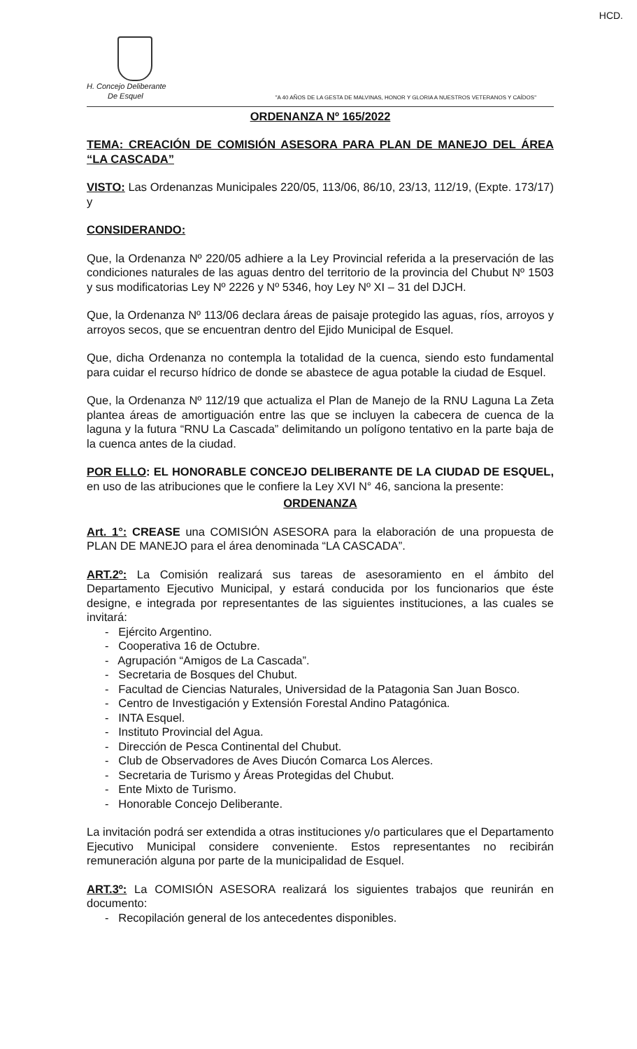HCD.
H. Concejo Deliberante
De Esquel "A 40 AÑOS DE LA GESTA DE MALVINAS, HONOR Y GLORIA A NUESTROS VETERANOS Y CAÍDOS"
ORDENANZA Nº 165/2022
TEMA: CREACIÓN DE COMISIÓN ASESORA PARA PLAN DE MANEJO DEL ÁREA “LA CASCADA”
VISTO: Las Ordenanzas Municipales 220/05, 113/06, 86/10, 23/13, 112/19, (Expte. 173/17) y
CONSIDERANDO:
Que, la Ordenanza Nº 220/05 adhiere a la Ley Provincial referida a la preservación de las condiciones naturales de las aguas dentro del territorio de la provincia del Chubut Nº 1503 y sus modificatorias Ley Nº 2226 y Nº 5346, hoy Ley Nº XI – 31 del DJCH.
Que, la Ordenanza Nº 113/06 declara áreas de paisaje protegido las aguas, ríos, arroyos y arroyos secos, que se encuentran dentro del Ejido Municipal de Esquel.
Que, dicha Ordenanza no contempla la totalidad de la cuenca, siendo esto fundamental para cuidar el recurso hídrico de donde se abastece de agua potable la ciudad de Esquel.
Que, la Ordenanza Nº 112/19 que actualiza el Plan de Manejo de la RNU Laguna La Zeta plantea áreas de amortiguación entre las que se incluyen la cabecera de cuenca de la laguna y la futura “RNU La Cascada” delimitando un polígono tentativo en la parte baja de la cuenca antes de la ciudad.
POR ELLO: EL HONORABLE CONCEJO DELIBERANTE DE LA CIUDAD DE ESQUEL, en uso de las atribuciones que le confiere la Ley XVI N° 46, sanciona la presente:
ORDENANZA
Art. 1°: CREASE una COMISIÓN ASESORA para la elaboración de una propuesta de PLAN DE MANEJO para el área denominada “LA CASCADA”.
ART.2º: La Comisión realizará sus tareas de asesoramiento en el ámbito del Departamento Ejecutivo Municipal, y estará conducida por los funcionarios que éste designe, e integrada por representantes de las siguientes instituciones, a las cuales se invitará:
- Ejército Argentino.
- Cooperativa 16 de Octubre.
- Agrupación “Amigos de La Cascada”.
- Secretaria de Bosques del Chubut.
- Facultad de Ciencias Naturales, Universidad de la Patagonia San Juan Bosco.
- Centro de Investigación y Extensión Forestal Andino Patagónica.
- INTA Esquel.
- Instituto Provincial del Agua.
- Dirección de Pesca Continental del Chubut.
- Club de Observadores de Aves Diucón Comarca Los Alerces.
- Secretaria de Turismo y Áreas Protegidas del Chubut.
- Ente Mixto de Turismo.
- Honorable Concejo Deliberante.
La invitación podrá ser extendida a otras instituciones y/o particulares que el Departamento Ejecutivo Municipal considere conveniente. Estos representantes no recibirán remuneración alguna por parte de la municipalidad de Esquel.
ART.3º: La COMISIÓN ASESORA realizará los siguientes trabajos que reunirán en documento:
- Recopilación general de los antecedentes disponibles.